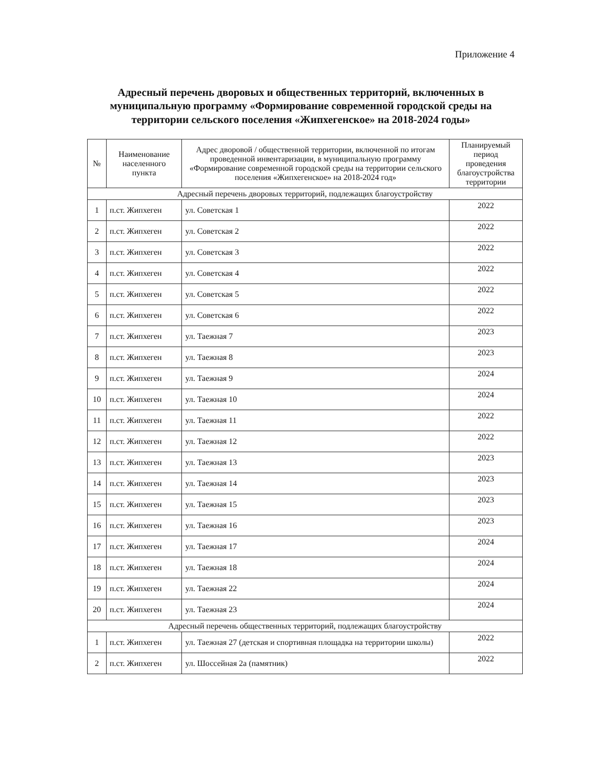Приложение 4
Адресный перечень дворовых и общественных территорий, включенных в муниципальную программу «Формирование современной городской среды на территории сельского поселения «Жипхегенское» на 2018-2024 годы»
| № | Наименование населенного пункта | Адрес дворовой / общественной территории, включенной по итогам проведенной инвентаризации, в муниципальную программу «Формирование современной городской среды на территории сельского поселения «Жипхегенское» на 2018-2024 год» | Планируемый период проведения благоустройства территории |
| --- | --- | --- | --- |
| Адресный перечень дворовых территорий, подлежащих благоустройству | | | |
| 1 | п.ст. Жипхеген | ул. Советская 1 | 2022 |
| 2 | п.ст. Жипхеген | ул. Советская 2 | 2022 |
| 3 | п.ст. Жипхеген | ул. Советская 3 | 2022 |
| 4 | п.ст. Жипхеген | ул. Советская 4 | 2022 |
| 5 | п.ст. Жипхеген | ул. Советская 5 | 2022 |
| 6 | п.ст. Жипхеген | ул. Советская 6 | 2022 |
| 7 | п.ст. Жипхеген | ул. Таежная 7 | 2023 |
| 8 | п.ст. Жипхеген | ул. Таежная 8 | 2023 |
| 9 | п.ст. Жипхеген | ул. Таежная 9 | 2024 |
| 10 | п.ст. Жипхеген | ул. Таежная 10 | 2024 |
| 11 | п.ст. Жипхеген | ул. Таежная 11 | 2022 |
| 12 | п.ст. Жипхеген | ул. Таежная 12 | 2022 |
| 13 | п.ст. Жипхеген | ул. Таежная 13 | 2023 |
| 14 | п.ст. Жипхеген | ул. Таежная 14 | 2023 |
| 15 | п.ст. Жипхеген | ул. Таежная 15 | 2023 |
| 16 | п.ст. Жипхеген | ул. Таежная 16 | 2023 |
| 17 | п.ст. Жипхеген | ул. Таежная 17 | 2024 |
| 18 | п.ст. Жипхеген | ул. Таежная 18 | 2024 |
| 19 | п.ст. Жипхеген | ул. Таежная 22 | 2024 |
| 20 | п.ст. Жипхеген | ул. Таежная 23 | 2024 |
| Адресный перечень общественных территорий, подлежащих благоустройству | | | |
| 1 | п.ст. Жипхеген | ул. Таежная 27 (детская и спортивная площадка на территории школы) | 2022 |
| 2 | п.ст. Жипхеген | ул. Шоссейная 2а (памятник) | 2022 |